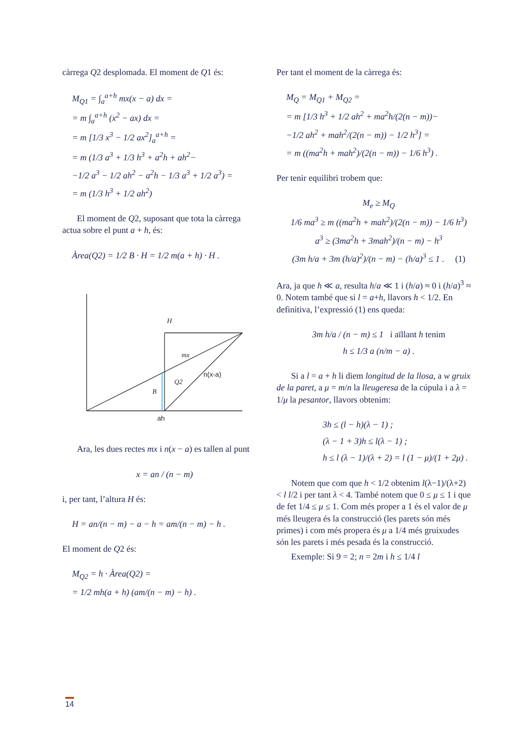càrrega Q2 desplomada. El moment de Q1 és:
M<sub>Q1</sub> = ∫<sub>a</sub><sup>a+h</sup> mx(x − a) dx =
= m ∫<sub>a</sub><sup>a+h</sup> (x<sup>2</sup> − ax) dx =
= m [1/3 x<sup>3</sup> − 1/2 ax<sup>2</sup>]<sub>a</sub><sup>a+h</sup> =
= m (1/3 a<sup>3</sup> + 1/3 h<sup>3</sup> + a<sup>2</sup>h + ah<sup>2</sup>−
−1/2 a<sup>3</sup> − 1/2 ah<sup>2</sup> − a<sup>2</sup>h − 1/3 a<sup>3</sup> + 1/2 a<sup>3</sup>) =
= m (1/3 h<sup>3</sup> + 1/2 ah<sup>2</sup>)
El moment de Q2, suposant que tota la càrrega actua sobre el punt a + h, és:
Àrea(Q2) = 1/2 B · H = 1/2 m(a + h) · H .
H
mx
n(x-a)
Q2
B
ah
Ara, les dues rectes mx i n(x − a) es tallen al punt
x = an / (n − m)
i, per tant, l’altura H és:
H = an/(n − m) − a − h = am/(n − m) − h .
El moment de Q2 és:
M<sub>Q2</sub> = h · Àrea(Q2) =
= 1/2 mh(a + h) (am/(n − m) − h) .
Per tant el moment de la càrrega és:
M<sub>Q</sub> = M<sub>Q1</sub> + M<sub>Q2</sub> =
= m [1/3 h<sup>3</sup> + 1/2 ah<sup>2</sup> + ma<sup>2</sup>h/(2(n − m))−
−1/2 ah<sup>2</sup> + mah<sup>2</sup>/(2(n − m)) − 1/2 h<sup>3</sup>] =
= m ((ma<sup>2</sup>h + mah<sup>2</sup>)/(2(n − m)) − 1/6 h<sup>3</sup>) .
Per tenir equilibri trobem que:
M<sub>e</sub> ≥ M<sub>Q</sub>
1/6 ma<sup>3</sup> ≥ m ((ma<sup>2</sup>h + mah<sup>2</sup>)/(2(n − m)) − 1/6 h<sup>3</sup>)
a<sup>3</sup> ≥ (3ma<sup>2</sup>h + 3mah<sup>2</sup>)/(n − m) − h<sup>3</sup>
(3m h/a + 3m (h/a)<sup>2</sup>)/(n − m) − (h/a)<sup>3</sup> ≤ 1 . (1)
Ara, ja que h ≪ a, resulta h/a ≪ 1 i (h/a) ≈ 0 i (h/a)<sup>3</sup> ≈ 0. Notem també que si l = a+h, llavors h < 1/2. En definitiva, l’expressió (1) ens queda:
3m h/a / (n − m) ≤ 1 i aïllant h tenim
h ≤ 1/3 a (n/m − a) .
Si a l = a + h li diem longitud de la llosa, a w gruix de la paret, a μ = m/n la lleugeresa de la cúpula i a λ = 1/μ la pesantor, llavors obtenim:
3h ≤ (l − h)(λ − 1) ;
(λ − 1 + 3)h ≤ l(λ − 1) ;
h ≤ l (λ − 1)/(λ + 2) = l (1 − μ)/(1 + 2μ) .
Notem que com que h < 1/2 obtenim l(λ−1)/(λ+2) < l l/2 i per tant λ < 4. També notem que 0 ≤ μ ≤ 1 i que de fet 1/4 ≤ μ ≤ 1. Com més proper a 1 és el valor de μ més lleugera és la construcció (les parets són més primes) i com més propera és μ a 1/4 més gruixudes són les parets i més pesada és la construcció.
Exemple: Si 9 = 2; n = 2m i h ≤ 1/4 l
14